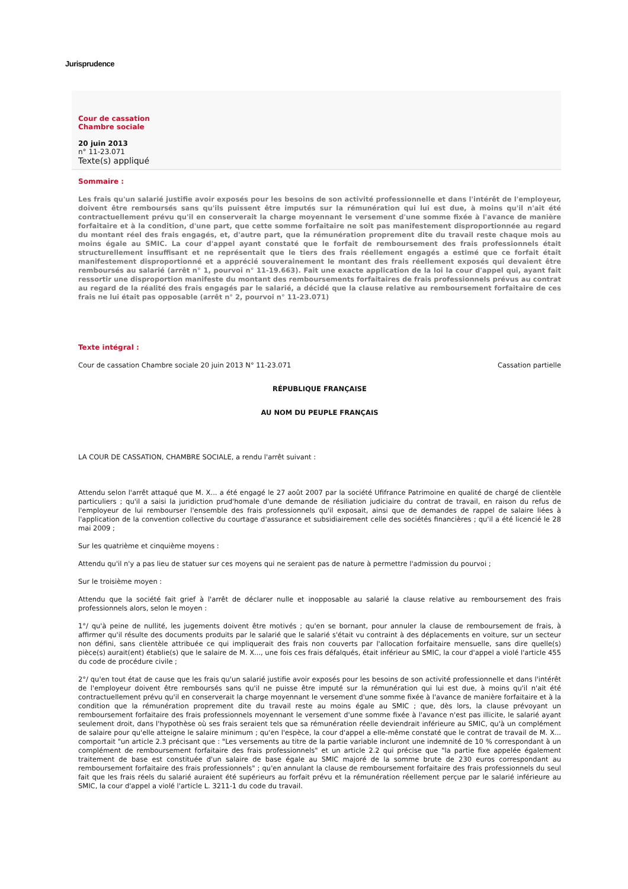Jurisprudence
Cour de cassation
Chambre sociale
20 juin 2013
n° 11-23.071
Texte(s) appliqué
Sommaire :
Les frais qu'un salarié justifie avoir exposés pour les besoins de son activité professionnelle et dans l'intérêt de l'employeur, doivent être remboursés sans qu'ils puissent être imputés sur la rémunération qui lui est due, à moins qu'il n'ait été contractuellement prévu qu'il en conserverait la charge moyennant le versement d'une somme fixée à l'avance de manière forfaitaire et à la condition, d'une part, que cette somme forfaitaire ne soit pas manifestement disproportionnée au regard du montant réel des frais engagés, et, d'autre part, que la rémunération proprement dite du travail reste chaque mois au moins égale au SMIC. La cour d'appel ayant constaté que le forfait de remboursement des frais professionnels était structurellement insuffisant et ne représentait que le tiers des frais réellement engagés a estimé que ce forfait était manifestement disproportionné et a apprécié souverainement le montant des frais réellement exposés qui devaient être remboursés au salarié (arrêt n° 1, pourvoi n° 11-19.663). Fait une exacte application de la loi la cour d'appel qui, ayant fait ressortir une disproportion manifeste du montant des remboursements forfaitaires de frais professionnels prévus au contrat au regard de la réalité des frais engagés par le salarié, a décidé que la clause relative au remboursement forfaitaire de ces frais ne lui était pas opposable (arrêt n° 2, pourvoi n° 11-23.071)
Texte intégral :
Cour de cassation Chambre sociale 20 juin 2013 N° 11-23.071 Cassation partielle
RÉPUBLIQUE FRANÇAISE
AU NOM DU PEUPLE FRANÇAIS
LA COUR DE CASSATION, CHAMBRE SOCIALE, a rendu l'arrêt suivant :
Attendu selon l'arrêt attaqué que M. X... a été engagé le 27 août 2007 par la société Ufifrance Patrimoine en qualité de chargé de clientèle particuliers ; qu'il a saisi la juridiction prud'homale d'une demande de résiliation judiciaire du contrat de travail, en raison du refus de l'employeur de lui rembourser l'ensemble des frais professionnels qu'il exposait, ainsi que de demandes de rappel de salaire liées à l'application de la convention collective du courtage d'assurance et subsidiairement celle des sociétés financières ; qu'il a été licencié le 28 mai 2009 ;
Sur les quatrième et cinquième moyens :
Attendu qu'il n'y a pas lieu de statuer sur ces moyens qui ne seraient pas de nature à permettre l'admission du pourvoi ;
Sur le troisième moyen :
Attendu que la société fait grief à l'arrêt de déclarer nulle et inopposable au salarié la clause relative au remboursement des frais professionnels alors, selon le moyen :
1°/ qu'à peine de nullité, les jugements doivent être motivés ; qu'en se bornant, pour annuler la clause de remboursement de frais, à affirmer qu'il résulte des documents produits par le salarié que le salarié s'était vu contraint à des déplacements en voiture, sur un secteur non défini, sans clientèle attribuée ce qui impliquerait des frais non couverts par l'allocation forfaitaire mensuelle, sans dire quelle(s) pièce(s) aurait(ent) établie(s) que le salaire de M. X..., une fois ces frais défalqués, était inférieur au SMIC, la cour d'appel a violé l'article 455 du code de procédure civile ;
2°/ qu'en tout état de cause que les frais qu'un salarié justifie avoir exposés pour les besoins de son activité professionnelle et dans l'intérêt de l'employeur doivent être remboursés sans qu'il ne puisse être imputé sur la rémunération qui lui est due, à moins qu'il n'ait été contractuellement prévu qu'il en conserverait la charge moyennant le versement d'une somme fixée à l'avance de manière forfaitaire et à la condition que la rémunération proprement dite du travail reste au moins égale au SMIC ; que, dès lors, la clause prévoyant un remboursement forfaitaire des frais professionnels moyennant le versement d'une somme fixée à l'avance n'est pas illicite, le salarié ayant seulement droit, dans l'hypothèse où ses frais seraient tels que sa rémunération réelle deviendrait inférieure au SMIC, qu'à un complément de salaire pour qu'elle atteigne le salaire minimum ; qu'en l'espèce, la cour d'appel a elle-même constaté que le contrat de travail de M. X... comportait "un article 2.3 précisant que : "Les versements au titre de la partie variable incluront une indemnité de 10 % correspondant à un complément de remboursement forfaitaire des frais professionnels" et un article 2.2 qui précise que "la partie fixe appelée également traitement de base est constituée d'un salaire de base égale au SMIC majoré de la somme brute de 230 euros correspondant au remboursement forfaitaire des frais professionnels" ; qu'en annulant la clause de remboursement forfaitaire des frais professionnels du seul fait que les frais réels du salarié auraient été supérieurs au forfait prévu et la rémunération réellement perçue par le salarié inférieure au SMIC, la cour d'appel a violé l'article L. 3211-1 du code du travail.